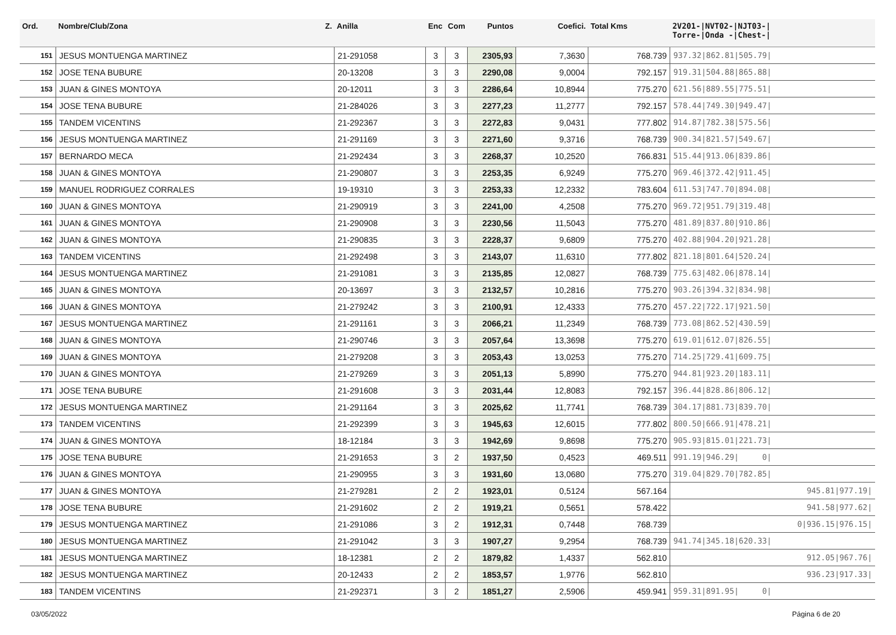| Ord. | Nombre/Club/Zona Z. | Anilla | Enc | Com | Puntos | Coefici. | Total Kms | 2V201-/NVT02-/NJT03-/ Torre-/Onda -/Chest-/ |
| --- | --- | --- | --- | --- | --- | --- | --- | --- |
| 151 | JESUS MONTUENGA MARTINEZ | 21-291058 | 3 | 3 | 2305,93 | 7,3630 | 768.739 | 937.32/862.81/505.79/ |
| 152 | JOSE TENA BUBURE | 20-13208 | 3 | 3 | 2290,08 | 9,0004 | 792.157 | 919.31/504.88/865.88/ |
| 153 | JUAN & GINES MONTOYA | 20-12011 | 3 | 3 | 2286,64 | 10,8944 | 775.270 | 621.56/889.55/775.51/ |
| 154 | JOSE TENA BUBURE | 21-284026 | 3 | 3 | 2277,23 | 11,2777 | 792.157 | 578.44/749.30/949.47/ |
| 155 | TANDEM VICENTINS | 21-292367 | 3 | 3 | 2272,83 | 9,0431 | 777.802 | 914.87/782.38/575.56/ |
| 156 | JESUS MONTUENGA MARTINEZ | 21-291169 | 3 | 3 | 2271,60 | 9,3716 | 768.739 | 900.34/821.57/549.67/ |
| 157 | BERNARDO MECA | 21-292434 | 3 | 3 | 2268,37 | 10,2520 | 766.831 | 515.44/913.06/839.86/ |
| 158 | JUAN & GINES MONTOYA | 21-290807 | 3 | 3 | 2253,35 | 6,9249 | 775.270 | 969.46/372.42/911.45/ |
| 159 | MANUEL RODRIGUEZ CORRALES | 19-19310 | 3 | 3 | 2253,33 | 12,2332 | 783.604 | 611.53/747.70/894.08/ |
| 160 | JUAN & GINES MONTOYA | 21-290919 | 3 | 3 | 2241,00 | 4,2508 | 775.270 | 969.72/951.79/319.48/ |
| 161 | JUAN & GINES MONTOYA | 21-290908 | 3 | 3 | 2230,56 | 11,5043 | 775.270 | 481.89/837.80/910.86/ |
| 162 | JUAN & GINES MONTOYA | 21-290835 | 3 | 3 | 2228,37 | 9,6809 | 775.270 | 402.88/904.20/921.28/ |
| 163 | TANDEM VICENTINS | 21-292498 | 3 | 3 | 2143,07 | 11,6310 | 777.802 | 821.18/801.64/520.24/ |
| 164 | JESUS MONTUENGA MARTINEZ | 21-291081 | 3 | 3 | 2135,85 | 12,0827 | 768.739 | 775.63/482.06/878.14/ |
| 165 | JUAN & GINES MONTOYA | 20-13697 | 3 | 3 | 2132,57 | 10,2816 | 775.270 | 903.26/394.32/834.98/ |
| 166 | JUAN & GINES MONTOYA | 21-279242 | 3 | 3 | 2100,91 | 12,4333 | 775.270 | 457.22/722.17/921.50/ |
| 167 | JESUS MONTUENGA MARTINEZ | 21-291161 | 3 | 3 | 2066,21 | 11,2349 | 768.739 | 773.08/862.52/430.59/ |
| 168 | JUAN & GINES MONTOYA | 21-290746 | 3 | 3 | 2057,64 | 13,3698 | 775.270 | 619.01/612.07/826.55/ |
| 169 | JUAN & GINES MONTOYA | 21-279208 | 3 | 3 | 2053,43 | 13,0253 | 775.270 | 714.25/729.41/609.75/ |
| 170 | JUAN & GINES MONTOYA | 21-279269 | 3 | 3 | 2051,13 | 5,8990 | 775.270 | 944.81/923.20/183.11/ |
| 171 | JOSE TENA BUBURE | 21-291608 | 3 | 3 | 2031,44 | 12,8083 | 792.157 | 396.44/828.86/806.12/ |
| 172 | JESUS MONTUENGA MARTINEZ | 21-291164 | 3 | 3 | 2025,62 | 11,7741 | 768.739 | 304.17/881.73/839.70/ |
| 173 | TANDEM VICENTINS | 21-292399 | 3 | 3 | 1945,63 | 12,6015 | 777.802 | 800.50/666.91/478.21/ |
| 174 | JUAN & GINES MONTOYA | 18-12184 | 3 | 3 | 1942,69 | 9,8698 | 775.270 | 905.93/815.01/221.73/ |
| 175 | JOSE TENA BUBURE | 21-291653 | 3 | 2 | 1937,50 | 0,4523 | 469.511 | 991.19/946.29/ 0/ |
| 176 | JUAN & GINES MONTOYA | 21-290955 | 3 | 3 | 1931,60 | 13,0680 | 775.270 | 319.04/829.70/782.85/ |
| 177 | JUAN & GINES MONTOYA | 21-279281 | 2 | 2 | 1923,01 | 0,5124 | 567.164 | 945.81/977.19/ |
| 178 | JOSE TENA BUBURE | 21-291602 | 2 | 2 | 1919,21 | 0,5651 | 578.422 | 941.58/977.62/ |
| 179 | JESUS MONTUENGA MARTINEZ | 21-291086 | 3 | 2 | 1912,31 | 0,7448 | 768.739 | 0/936.15/976.15/ |
| 180 | JESUS MONTUENGA MARTINEZ | 21-291042 | 3 | 3 | 1907,27 | 9,2954 | 768.739 | 941.74/345.18/620.33/ |
| 181 | JESUS MONTUENGA MARTINEZ | 18-12381 | 2 | 2 | 1879,82 | 1,4337 | 562.810 | 912.05/967.76/ |
| 182 | JESUS MONTUENGA MARTINEZ | 20-12433 | 2 | 2 | 1853,57 | 1,9776 | 562.810 | 936.23/917.33/ |
| 183 | TANDEM VICENTINS | 21-292371 | 3 | 2 | 1851,27 | 2,5906 | 459.941 | 959.31/891.95/ 0/ |
03/05/2022 Página 6 de 20